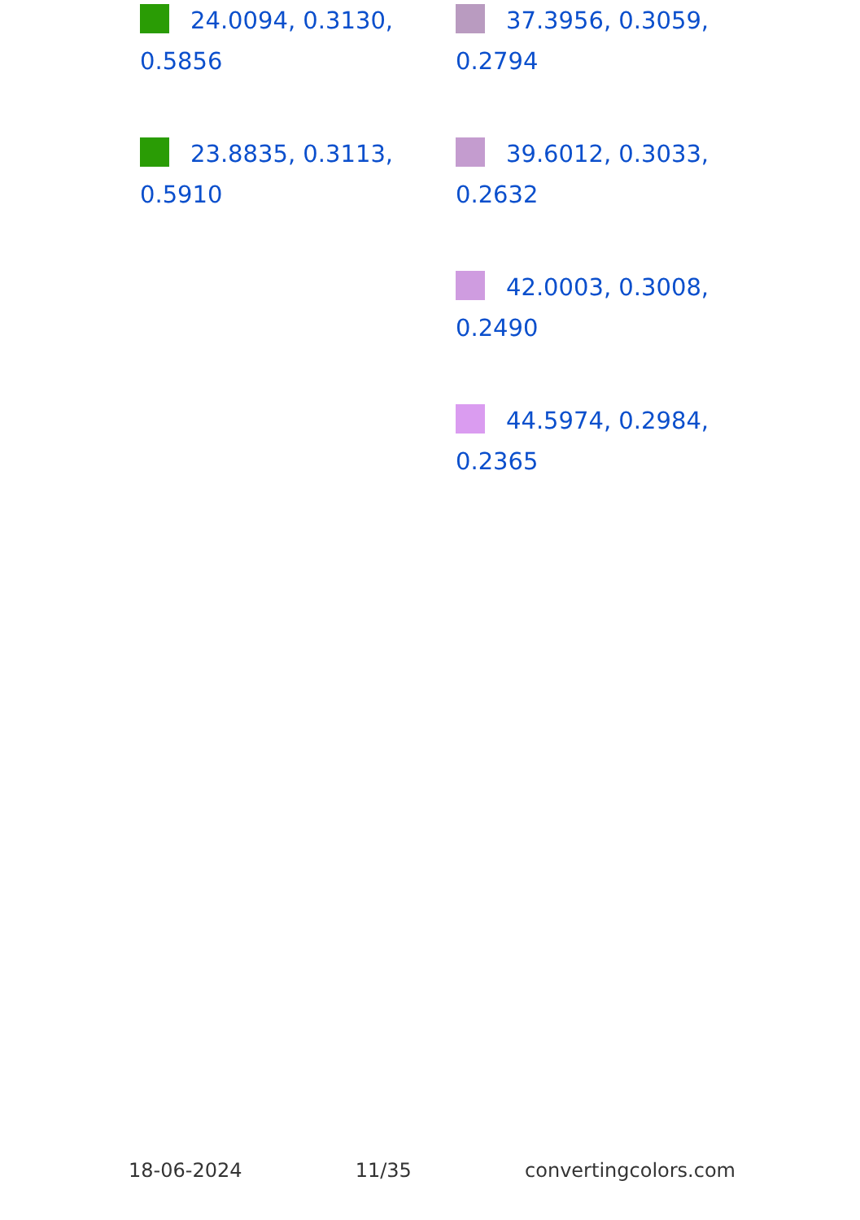24.0094, 0.3130, 0.5856
23.8835, 0.3113, 0.5910
37.3956, 0.3059, 0.2794
39.6012, 0.3033, 0.2632
42.0003, 0.3008, 0.2490
44.5974, 0.2984, 0.2365
18-06-2024 11/35 convertingcolors.com